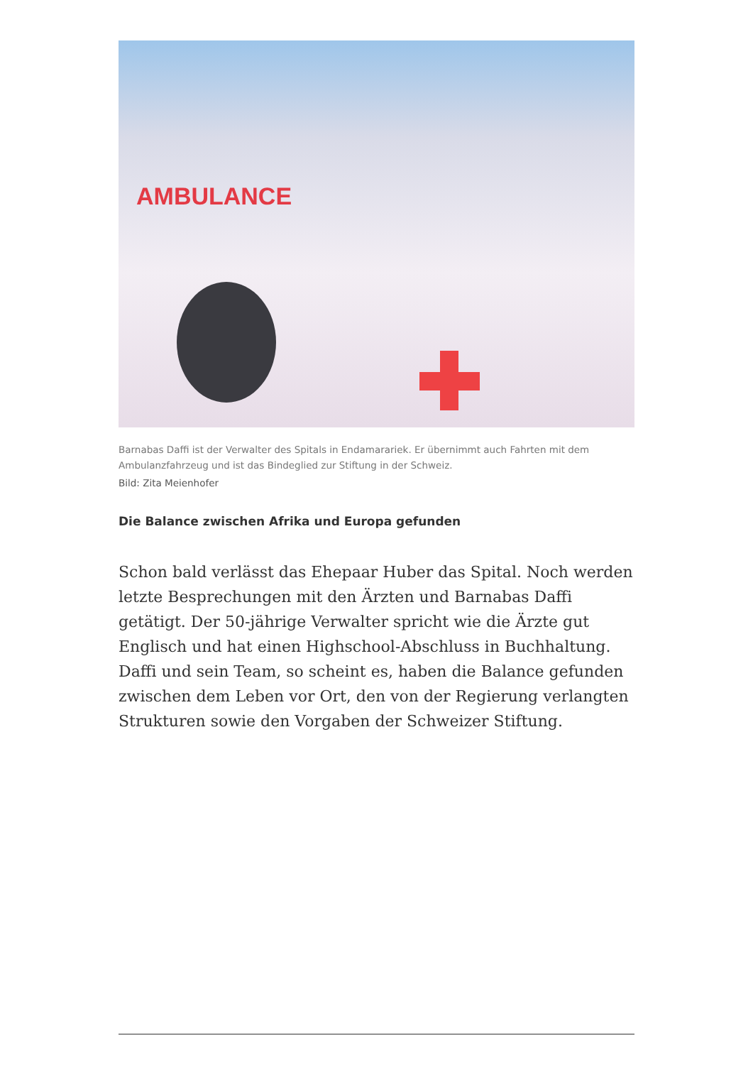AMBULANCE
Barnabas Daffi ist der Verwalter des Spitals in Endamarariek. Er übernimmt auch Fahrten mit dem Ambulanzfahrzeug und ist das Bindeglied zur Stiftung in der Schweiz.
Bild: Zita Meienhofer
Die Balance zwischen Afrika und Europa gefunden
Schon bald verlässt das Ehepaar Huber das Spital. Noch werden letzte Besprechungen mit den Ärzten und Barnabas Daffi getätigt. Der 50-jährige Verwalter spricht wie die Ärzte gut Englisch und hat einen Highschool-Abschluss in Buchhaltung. Daffi und sein Team, so scheint es, haben die Balance gefunden zwischen dem Leben vor Ort, den von der Regierung verlangten Strukturen sowie den Vorgaben der Schweizer Stiftung.